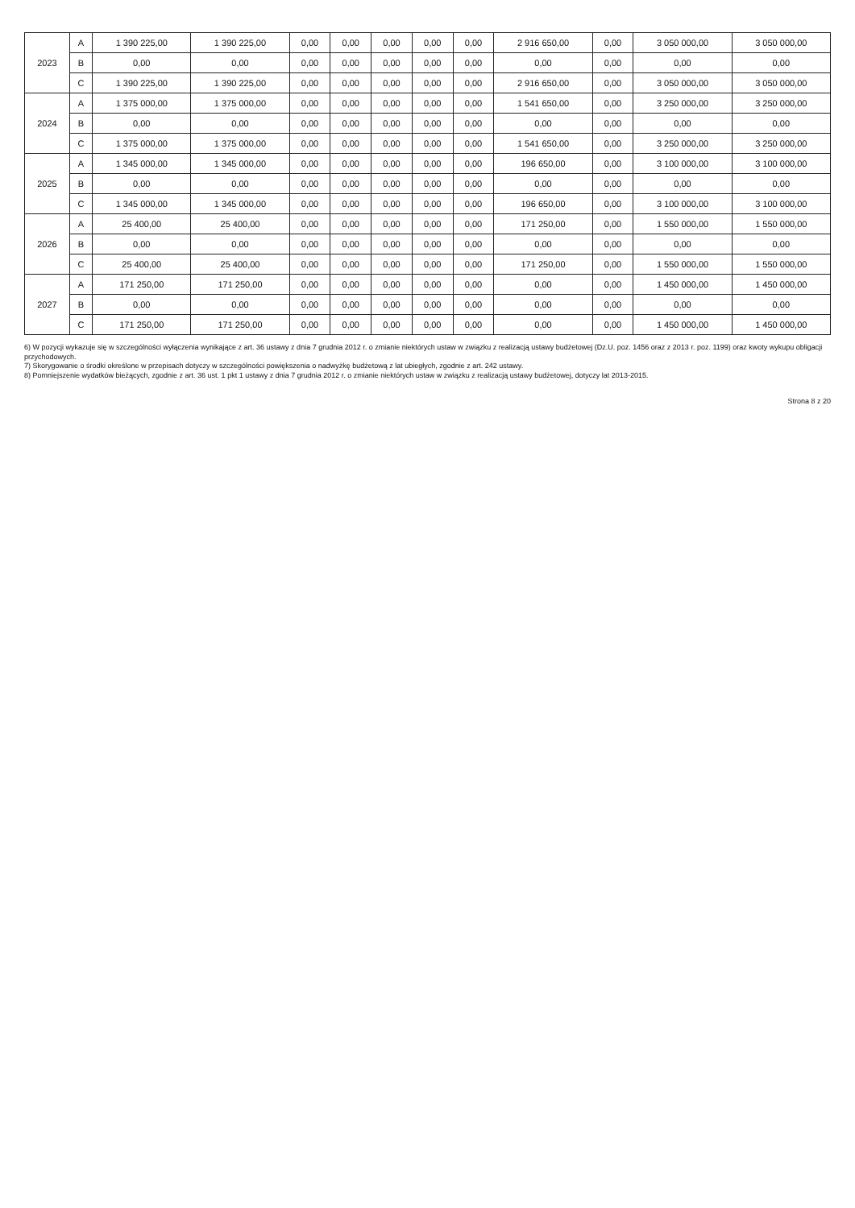| 2023 | A | 1 390 225,00 | 1 390 225,00 | 0,00 | 0,00 | 0,00 | 0,00 | 0,00 | 2 916 650,00 | 0,00 | 3 050 000,00 | 3 050 000,00 |
| | B | 0,00 | 0,00 | 0,00 | 0,00 | 0,00 | 0,00 | 0,00 | 0,00 | 0,00 | 0,00 | 0,00 |
| | C | 1 390 225,00 | 1 390 225,00 | 0,00 | 0,00 | 0,00 | 0,00 | 0,00 | 2 916 650,00 | 0,00 | 3 050 000,00 | 3 050 000,00 |
| 2024 | A | 1 375 000,00 | 1 375 000,00 | 0,00 | 0,00 | 0,00 | 0,00 | 0,00 | 1 541 650,00 | 0,00 | 3 250 000,00 | 3 250 000,00 |
| | B | 0,00 | 0,00 | 0,00 | 0,00 | 0,00 | 0,00 | 0,00 | 0,00 | 0,00 | 0,00 | 0,00 |
| | C | 1 375 000,00 | 1 375 000,00 | 0,00 | 0,00 | 0,00 | 0,00 | 0,00 | 1 541 650,00 | 0,00 | 3 250 000,00 | 3 250 000,00 |
| 2025 | A | 1 345 000,00 | 1 345 000,00 | 0,00 | 0,00 | 0,00 | 0,00 | 0,00 | 196 650,00 | 0,00 | 3 100 000,00 | 3 100 000,00 |
| | B | 0,00 | 0,00 | 0,00 | 0,00 | 0,00 | 0,00 | 0,00 | 0,00 | 0,00 | 0,00 | 0,00 |
| | C | 1 345 000,00 | 1 345 000,00 | 0,00 | 0,00 | 0,00 | 0,00 | 0,00 | 196 650,00 | 0,00 | 3 100 000,00 | 3 100 000,00 |
| 2026 | A | 25 400,00 | 25 400,00 | 0,00 | 0,00 | 0,00 | 0,00 | 0,00 | 171 250,00 | 0,00 | 1 550 000,00 | 1 550 000,00 |
| | B | 0,00 | 0,00 | 0,00 | 0,00 | 0,00 | 0,00 | 0,00 | 0,00 | 0,00 | 0,00 | 0,00 |
| | C | 25 400,00 | 25 400,00 | 0,00 | 0,00 | 0,00 | 0,00 | 0,00 | 171 250,00 | 0,00 | 1 550 000,00 | 1 550 000,00 |
| 2027 | A | 171 250,00 | 171 250,00 | 0,00 | 0,00 | 0,00 | 0,00 | 0,00 | 0,00 | 0,00 | 1 450 000,00 | 1 450 000,00 |
| | B | 0,00 | 0,00 | 0,00 | 0,00 | 0,00 | 0,00 | 0,00 | 0,00 | 0,00 | 0,00 | 0,00 |
| | C | 171 250,00 | 171 250,00 | 0,00 | 0,00 | 0,00 | 0,00 | 0,00 | 0,00 | 0,00 | 1 450 000,00 | 1 450 000,00 |
6) W pozycji wykazuje się w szczególności wyłączenia wynikające z art. 36 ustawy z dnia 7 grudnia 2012 r. o zmianie niektórych ustaw w związku z realizacją ustawy budżetowej (Dz.U. poz. 1456 oraz z 2013 r. poz. 1199) oraz kwoty wykupu obligacji przychodowych.
7) Skorygowanie o środki określone w przepisach dotyczy w szczególności powiększenia o nadwyżkę budżetową z lat ubiegłych, zgodnie z art. 242 ustawy.
8) Pomniejszenie wydatków bieżących, zgodnie z art. 36 ust. 1 pkt 1 ustawy z dnia 7 grudnia 2012 r. o zmianie niektórych ustaw w związku z realizacją ustawy budżetowej, dotyczy lat 2013-2015.
Strona 8 z 20